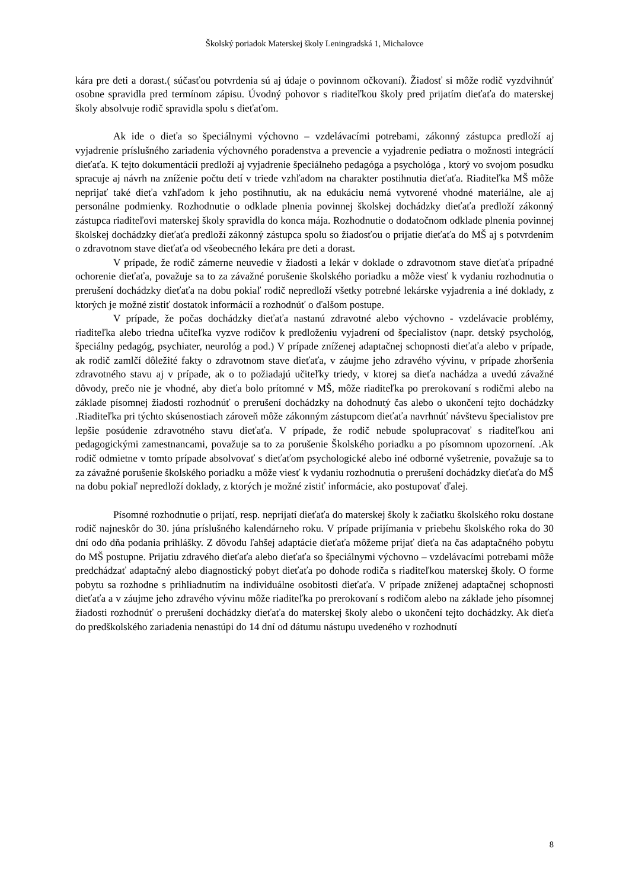Školský poriadok Materskej školy Leningradská 1, Michalovce
kára pre deti a dorast.( súčasťou potvrdenia sú aj údaje o povinnom očkovaní). Žiadosť si môže rodič vyzdvihnúť osobne spravidla pred termínom zápisu. Úvodný pohovor s riaditeľkou školy pred prijatím dieťaťa do materskej školy absolvuje rodič spravidla spolu s dieťaťom.
Ak ide o dieťa so špeciálnymi výchovno – vzdelávacími potrebami, zákonný zástupca predloží aj vyjadrenie príslušného zariadenia výchovného poradenstva a prevencie a vyjadrenie pediatra o možnosti integrácií dieťaťa. K tejto dokumentácií predloží aj vyjadrenie špeciálneho pedagóga a psychológa , ktorý vo svojom posudku spracuje aj návrh na zníženie počtu detí v triede vzhľadom na charakter postihnutia dieťaťa. Riaditeľka MŠ môže neprijať také dieťa vzhľadom k jeho postihnutiu, ak na edukáciu nemá vytvorené vhodné materiálne, ale aj personálne podmienky. Rozhodnutie o odklade plnenia povinnej školskej dochádzky dieťaťa predloží zákonný zástupca riaditeľovi materskej školy spravidla do konca mája. Rozhodnutie o dodatočnom odklade plnenia povinnej školskej dochádzky dieťaťa predloží zákonný zástupca spolu so žiadosťou o prijatie dieťaťa do MŠ aj s potvrdením o zdravotnom stave dieťaťa od všeobecného lekára pre deti a dorast.
V prípade, že rodič zámerne neuvedie v žiadosti a lekár v doklade o zdravotnom stave dieťaťa prípadné ochorenie dieťaťa, považuje sa to za závažné porušenie školského poriadku a môže viesť k vydaniu rozhodnutia o prerušení dochádzky dieťaťa na dobu pokiaľ rodič nepredloží všetky potrebné lekárske vyjadrenia a iné doklady, z ktorých je možné zistiť dostatok informácií a rozhodnúť o ďalšom postupe.
V prípade, že počas dochádzky dieťaťa nastanú zdravotné alebo výchovno - vzdelávacie problémy, riaditeľka alebo triedna učiteľka vyzve rodičov k predloženiu vyjadrení od špecialistov (napr. detský psychológ, špeciálny pedagóg, psychiater, neurológ a pod.) V prípade zníženej adaptačnej schopnosti dieťaťa alebo v prípade, ak rodič zamlčí dôležité fakty o zdravotnom stave dieťaťa, v záujme jeho zdravého vývinu, v prípade zhoršenia zdravotného stavu aj v prípade, ak o to požiadajú učiteľky triedy, v ktorej sa dieťa nachádza a uvedú závažné dôvody, prečo nie je vhodné, aby dieťa bolo prítomné v MŠ, môže riaditeľka po prerokovaní s rodičmi alebo na základe písomnej žiadosti rozhodnúť o prerušení dochádzky na dohodnutý čas alebo o ukončení tejto dochádzky .Riaditeľka pri týchto skúsenostiach zároveň môže zákonným zástupcom dieťaťa navrhnúť návštevu špecialistov pre lepšie posúdenie zdravotného stavu dieťaťa. V prípade, že rodič nebude spolupracovať s riaditeľkou ani pedagogickými zamestnancami, považuje sa to za porušenie Školského poriadku a po písomnom upozornení. .Ak rodič odmietne v tomto prípade absolvovať s dieťaťom psychologické alebo iné odborné vyšetrenie, považuje sa to za závažné porušenie školského poriadku a môže viesť k vydaniu rozhodnutia o prerušení dochádzky dieťaťa do MŠ na dobu pokiaľ nepredloží doklady, z ktorých je možné zistiť informácie, ako postupovať ďalej.
Písomné rozhodnutie o prijatí, resp. neprijatí dieťaťa do materskej školy k začiatku školského roku dostane rodič najneskôr do 30. júna príslušného kalendárneho roku. V prípade prijímania v priebehu školského roka do 30 dní odo dňa podania prihlášky. Z dôvodu ľahšej adaptácie dieťaťa môžeme prijať dieťa na čas adaptačného pobytu do MŠ postupne. Prijatiu zdravého dieťaťa alebo dieťaťa so špeciálnymi výchovno – vzdelávacími potrebami môže predchádzať adaptačný alebo diagnostický pobyt dieťaťa po dohode rodiča s riaditeľkou materskej školy. O forme pobytu sa rozhodne s prihliadnutím na individuálne osobitosti dieťaťa. V prípade zníženej adaptačnej schopnosti dieťaťa a v záujme jeho zdravého vývinu môže riaditeľka po prerokovaní s rodičom alebo na základe jeho písomnej žiadosti rozhodnúť o prerušení dochádzky dieťaťa do materskej školy alebo o ukončení tejto dochádzky. Ak dieťa do predškolského zariadenia nenastúpi do 14 dní od dátumu nástupu uvedeného v rozhodnutí
8